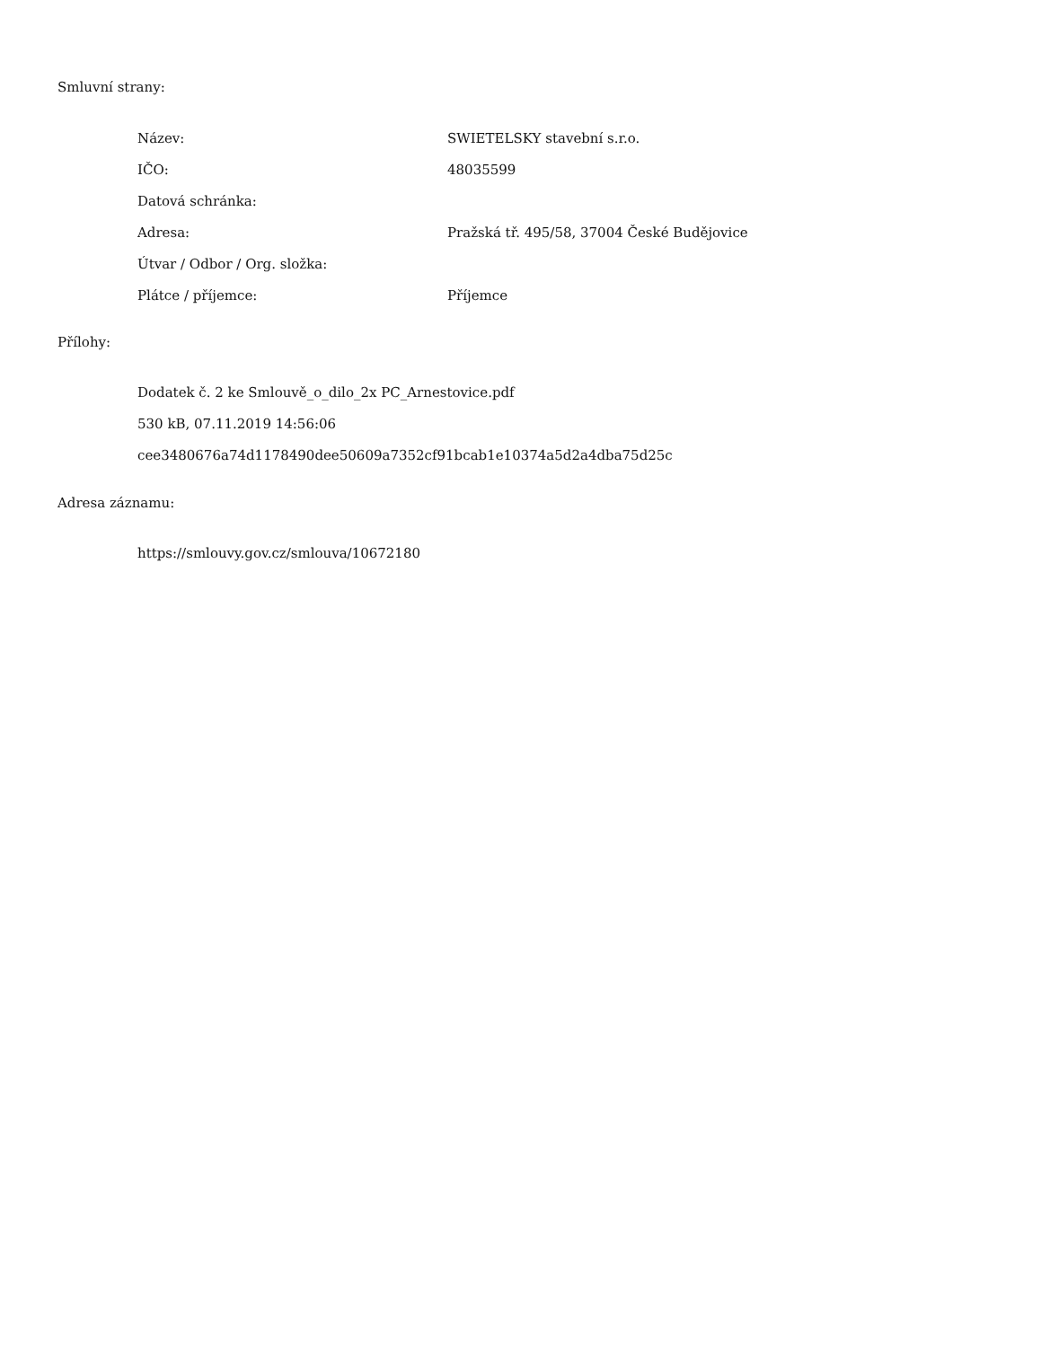Smluvní strany:
| Název: | SWIETELSKY stavební s.r.o. |
| IČO: | 48035599 |
| Datová schránka: | |
| Adresa: | Pražská tř. 495/58, 37004 České Budějovice |
| Útvar / Odbor / Org. složka: | |
| Plátce / příjemce: | Příjemce |
Přílohy:
Dodatek č. 2 ke Smlouvě_o_dilo_2x PC_Arnestovice.pdf
530 kB, 07.11.2019 14:56:06
cee3480676a74d1178490dee50609a7352cf91bcab1e10374a5d2a4dba75d25c
Adresa záznamu:
https://smlouvy.gov.cz/smlouva/10672180